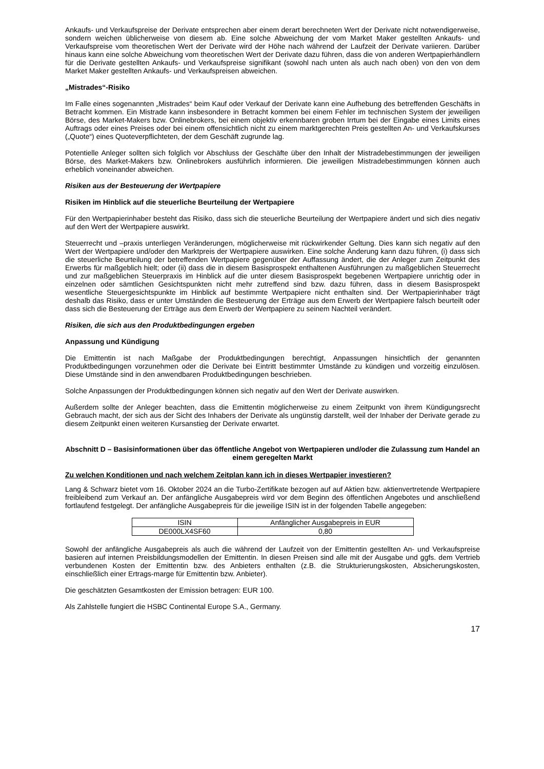Ankaufs- und Verkaufspreise der Derivate entsprechen aber einem derart berechneten Wert der Derivate nicht notwendigerweise, sondern weichen üblicherweise von diesem ab. Eine solche Abweichung der vom Market Maker gestellten Ankaufs- und Verkaufspreise vom theoretischen Wert der Derivate wird der Höhe nach während der Laufzeit der Derivate variieren. Darüber hinaus kann eine solche Abweichung vom theoretischen Wert der Derivate dazu führen, dass die von anderen Wertpapierhändlern für die Derivate gestellten Ankaufs- und Verkaufspreise signifikant (sowohl nach unten als auch nach oben) von den von dem Market Maker gestellten Ankaufs- und Verkaufspreisen abweichen.
„Mistrades“-Risiko
Im Falle eines sogenannten „Mistrades“ beim Kauf oder Verkauf der Derivate kann eine Aufhebung des betreffenden Geschäfts in Betracht kommen. Ein Mistrade kann insbesondere in Betracht kommen bei einem Fehler im technischen System der jeweiligen Börse, des Market-Makers bzw. Onlinebrokers, bei einem objektiv erkennbaren groben Irrtum bei der Eingabe eines Limits eines Auftrags oder eines Preises oder bei einem offensichtlich nicht zu einem marktgerechten Preis gestellten An- und Verkaufskurses („Quote“) eines Quoteverpflichteten, der dem Geschäft zugrunde lag.
Potentielle Anleger sollten sich folglich vor Abschluss der Geschäfte über den Inhalt der Mistradebestimmungen der jeweiligen Börse, des Market-Makers bzw. Onlinebrokers ausführlich informieren. Die jeweiligen Mistradebestimmungen können auch erheblich voneinander abweichen.
Risiken aus der Besteuerung der Wertpapiere
Risiken im Hinblick auf die steuerliche Beurteilung der Wertpapiere
Für den Wertpapierinhaber besteht das Risiko, dass sich die steuerliche Beurteilung der Wertpapiere ändert und sich dies negativ auf den Wert der Wertpapiere auswirkt.
Steuerrecht und –praxis unterliegen Veränderungen, möglicherweise mit rückwirkender Geltung. Dies kann sich negativ auf den Wert der Wertpapiere und/oder den Marktpreis der Wertpapiere auswirken. Eine solche Änderung kann dazu führen, (i) dass sich die steuerliche Beurteilung der betreffenden Wertpapiere gegenüber der Auffassung ändert, die der Anleger zum Zeitpunkt des Erwerbs für maßgeblich hielt; oder (ii) dass die in diesem Basisprospekt enthaltenen Ausführungen zu maßgeblichen Steuerrecht und zur maßgeblichen Steuerpraxis im Hinblick auf die unter diesem Basisprospekt begebenen Wertpapiere unrichtig oder in einzelnen oder sämtlichen Gesichtspunkten nicht mehr zutreffend sind bzw. dazu führen, dass in diesem Basisprospekt wesentliche Steuergesichtspunkte im Hinblick auf bestimmte Wertpapiere nicht enthalten sind. Der Wertpapierinhaber trägt deshalb das Risiko, dass er unter Umständen die Besteuerung der Erträge aus dem Erwerb der Wertpapiere falsch beurteilt oder dass sich die Besteuerung der Erträge aus dem Erwerb der Wertpapiere zu seinem Nachteil verändert.
Risiken, die sich aus den Produktbedingungen ergeben
Anpassung und Kündigung
Die Emittentin ist nach Maßgabe der Produktbedingungen berechtigt, Anpassungen hinsichtlich der genannten Produktbedingungen vorzunehmen oder die Derivate bei Eintritt bestimmter Umstände zu kündigen und vorzeitig einzulösen. Diese Umstände sind in den anwendbaren Produktbedingungen beschrieben.
Solche Anpassungen der Produktbedingungen können sich negativ auf den Wert der Derivate auswirken.
Außerdem sollte der Anleger beachten, dass die Emittentin möglicherweise zu einem Zeitpunkt von ihrem Kündigungsrecht Gebrauch macht, der sich aus der Sicht des Inhabers der Derivate als ungünstig darstellt, weil der Inhaber der Derivate gerade zu diesem Zeitpunkt einen weiteren Kursanstieg der Derivate erwartet.
Abschnitt D – Basisinformationen über das öffentliche Angebot von Wertpapieren und/oder die Zulassung zum Handel an einem geregelten Markt
Zu welchen Konditionen und nach welchem Zeitplan kann ich in dieses Wertpapier investieren?
Lang & Schwarz bietet vom 16. Oktober 2024 an die Turbo-Zertifikate bezogen auf auf Aktien bzw. aktienvertretende Wertpapiere freibleibend zum Verkauf an. Der anfängliche Ausgabepreis wird vor dem Beginn des öffentlichen Angebotes und anschließend fortlaufend festgelegt. Der anfängliche Ausgabepreis für die jeweilige ISIN ist in der folgenden Tabelle angegeben:
| ISIN | Anfänglicher Ausgabepreis in EUR |
| DE000LX4SF60 | 0,80 |
Sowohl der anfängliche Ausgabepreis als auch die während der Laufzeit von der Emittentin gestellten An- und Verkaufspreise basieren auf internen Preisbildungsmodellen der Emittentin. In diesen Preisen sind alle mit der Ausgabe und ggfs. dem Vertrieb verbundenen Kosten der Emittentin bzw. des Anbieters enthalten (z.B. die Strukturierungskosten, Absicherungskosten, einschließlich einer Ertrags-marge für Emittentin bzw. Anbieter).
Die geschätzten Gesamtkosten der Emission betragen: EUR 100.
Als Zahlstelle fungiert die HSBC Continental Europe S.A., Germany.
17